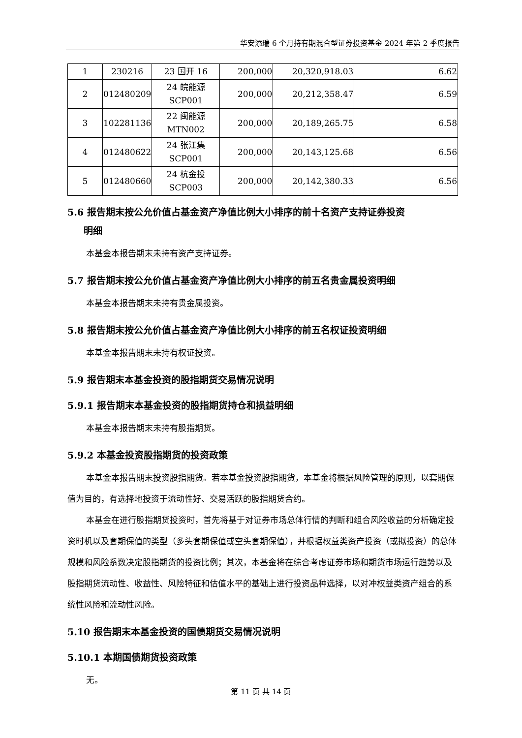华安添瑞 6 个月持有期混合型证券投资基金 2024 年第 2 季度报告
| 1 | 230216 | 23 国开 16 | 200,000 | 20,320,918.03 | 6.62 |
| 2 | 012480209 | 24 皖能源 SCP001 | 200,000 | 20,212,358.47 | 6.59 |
| 3 | 102281136 | 22 闽能源 MTN002 | 200,000 | 20,189,265.75 | 6.58 |
| 4 | 012480622 | 24 张江集 SCP001 | 200,000 | 20,143,125.68 | 6.56 |
| 5 | 012480660 | 24 杭金投 SCP003 | 200,000 | 20,142,380.33 | 6.56 |
5.6 报告期末按公允价值占基金资产净值比例大小排序的前十名资产支持证券投资
明细
本基金本报告期末未持有资产支持证券。
5.7 报告期末按公允价值占基金资产净值比例大小排序的前五名贵金属投资明细
本基金本报告期末未持有贵金属投资。
5.8 报告期末按公允价值占基金资产净值比例大小排序的前五名权证投资明细
本基金本报告期末未持有权证投资。
5.9 报告期末本基金投资的股指期货交易情况说明
5.9.1 报告期末本基金投资的股指期货持仓和损益明细
本基金本报告期末未持有股指期货。
5.9.2 本基金投资股指期货的投资政策
本基金本报告期末投资股指期货。若本基金投资股指期货，本基金将根据风险管理的原则，以套期保值为目的，有选择地投资于流动性好、交易活跃的股指期货合约。
本基金在进行股指期货投资时，首先将基于对证券市场总体行情的判断和组合风险收益的分析确定投资时机以及套期保值的类型（多头套期保值或空头套期保值），并根据权益类资产投资（或拟投资）的总体规模和风险系数决定股指期货的投资比例；其次，本基金将在综合考虑证券市场和期货市场运行趋势以及股指期货流动性、收益性、风险特征和估值水平的基础上进行投资品种选择，以对冲权益类资产组合的系统性风险和流动性风险。
5.10 报告期末本基金投资的国债期货交易情况说明
5.10.1 本期国债期货投资政策
无。
第 11 页 共 14 页